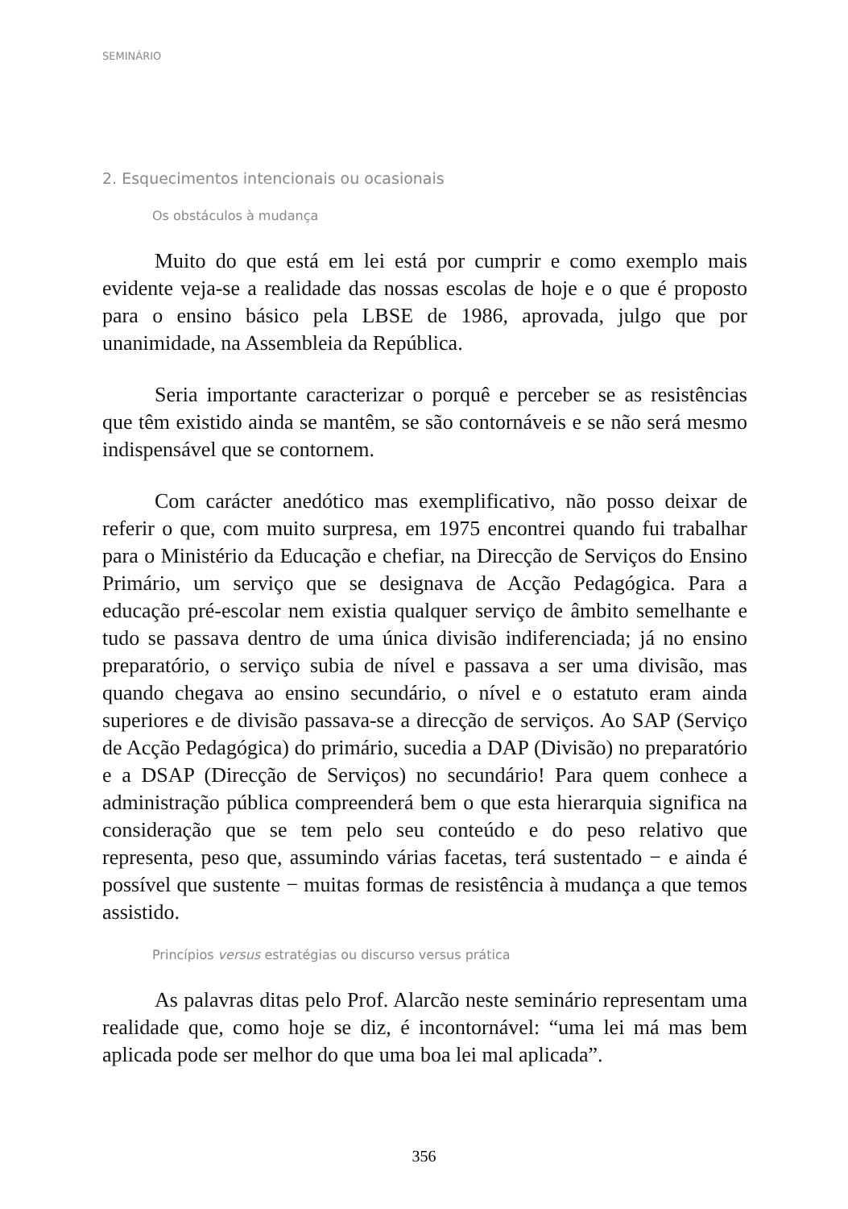SEMINÁRIO
2. Esquecimentos intencionais ou ocasionais
Os obstáculos à mudança
Muito do que está em lei está por cumprir e como exemplo mais evidente veja-se a realidade das nossas escolas de hoje e o que é proposto para o ensino básico pela LBSE de 1986, aprovada, julgo que por unanimidade, na Assembleia da República.
Seria importante caracterizar o porquê e perceber se as resistências que têm existido ainda se mantêm, se são contornáveis e se não será mesmo indispensável que se contornem.
Com carácter anedótico mas exemplificativo, não posso deixar de referir o que, com muito surpresa, em 1975 encontrei quando fui trabalhar para o Ministério da Educação e chefiar, na Direcção de Serviços do Ensino Primário, um serviço que se designava de Acção Pedagógica. Para a educação pré-escolar nem existia qualquer serviço de âmbito semelhante e tudo se passava dentro de uma única divisão indiferenciada; já no ensino preparatório, o serviço subia de nível e passava a ser uma divisão, mas quando chegava ao ensino secundário, o nível e o estatuto eram ainda superiores e de divisão passava-se a direcção de serviços. Ao SAP (Serviço de Acção Pedagógica) do primário, sucedia a DAP (Divisão) no preparatório e a DSAP (Direcção de Serviços) no secundário! Para quem conhece a administração pública compreenderá bem o que esta hierarquia significa na consideração que se tem pelo seu conteúdo e do peso relativo que representa, peso que, assumindo várias facetas, terá sustentado − e ainda é possível que sustente − muitas formas de resistência à mudança a que temos assistido.
Princípios versus estratégias ou discurso versus prática
As palavras ditas pelo Prof. Alarcão neste seminário representam uma realidade que, como hoje se diz, é incontornável: “uma lei má mas bem aplicada pode ser melhor do que uma boa lei mal aplicada”.
356